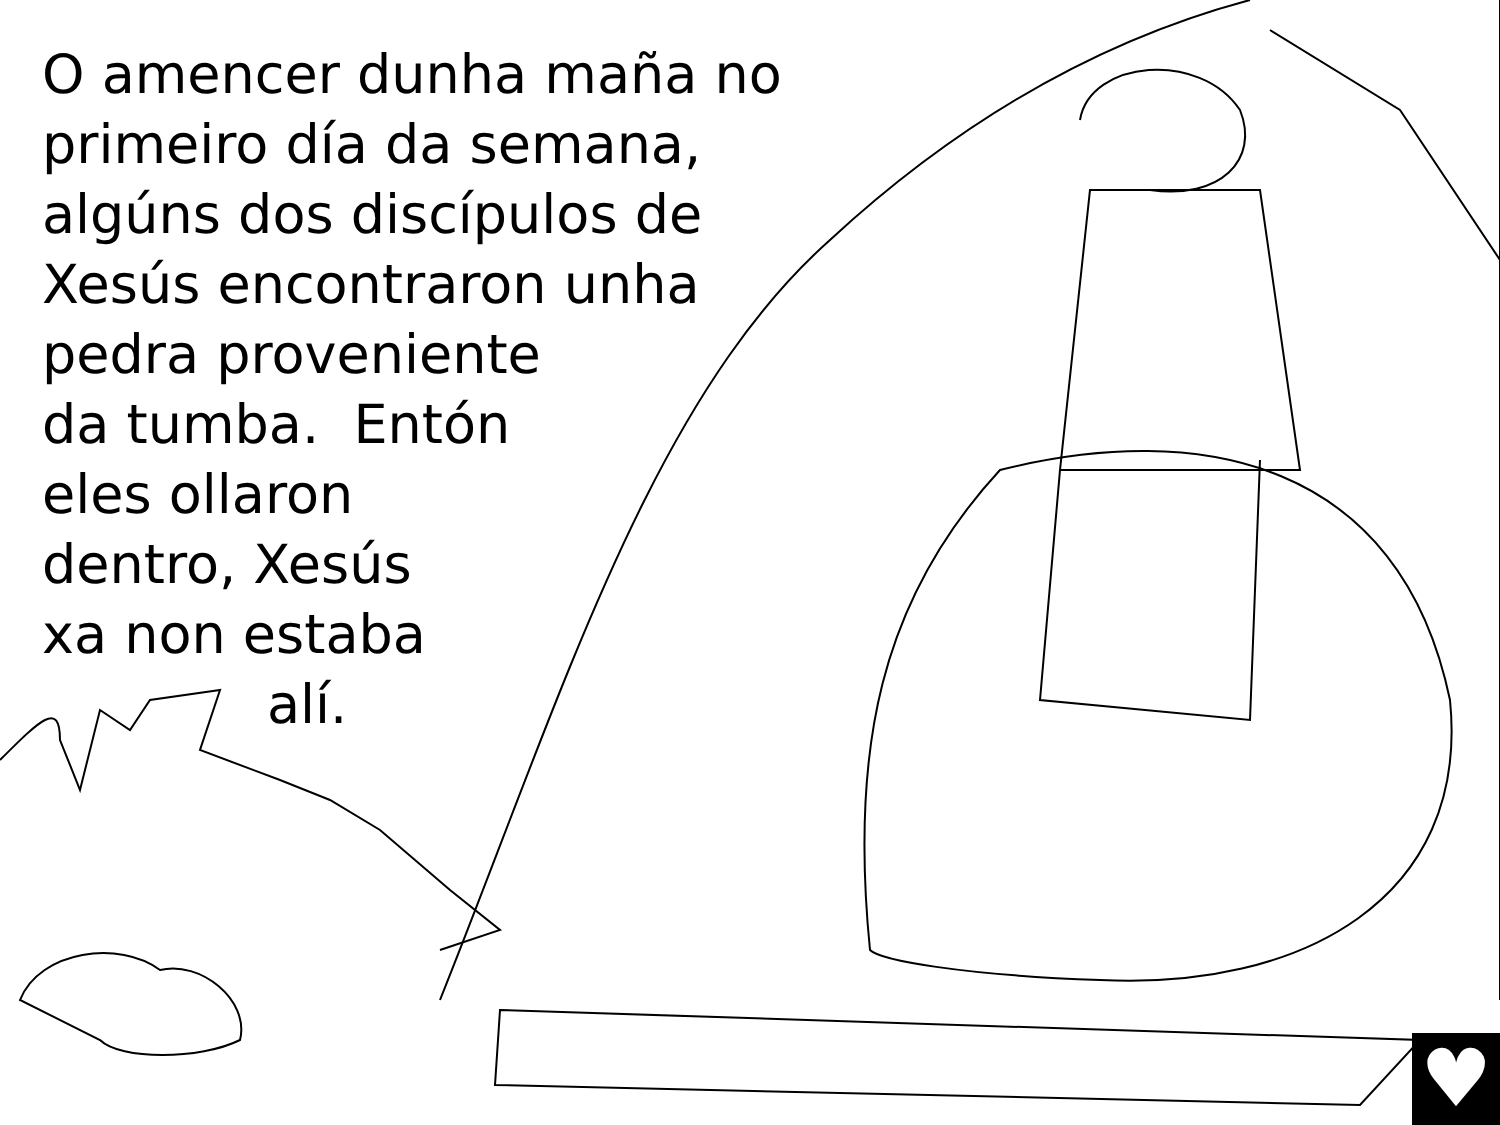O amencer dunha maña no
primeiro día da semana,
algúns dos discípulos de
Xesús encontraron unha
pedra proveniente
da tumba. Entón
eles ollaron
dentro, Xesús
xa non estaba
alí.
♥